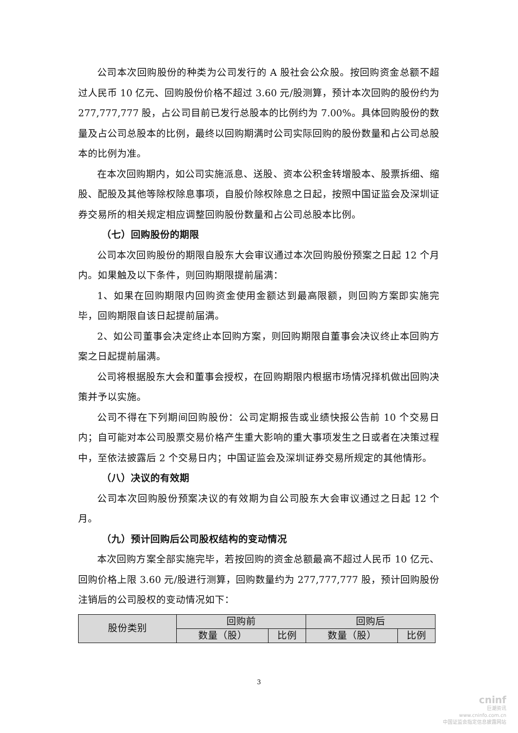公司本次回购股份的种类为公司发行的 A 股社会公众股。按回购资金总额不超过人民币 10 亿元、回购股份价格不超过 3.60 元/股测算，预计本次回购的股份约为 277,777,777 股，占公司目前已发行总股本的比例约为 7.00%。具体回购股份的数量及占公司总股本的比例，最终以回购期满时公司实际回购的股份数量和占公司总股本的比例为准。
在本次回购期内，如公司实施派息、送股、资本公积金转增股本、股票拆细、缩股、配股及其他等除权除息事项，自股价除权除息之日起，按照中国证监会及深圳证券交易所的相关规定相应调整回购股份数量和占公司总股本比例。
（七）回购股份的期限
公司本次回购股份的期限自股东大会审议通过本次回购股份预案之日起 12 个月内。如果触及以下条件，则回购期限提前届满：
1、如果在回购期限内回购资金使用金额达到最高限额，则回购方案即实施完毕，回购期限自该日起提前届满。
2、如公司董事会决定终止本回购方案，则回购期限自董事会决议终止本回购方案之日起提前届满。
公司将根据股东大会和董事会授权，在回购期限内根据市场情况择机做出回购决策并予以实施。
公司不得在下列期间回购股份：公司定期报告或业绩快报公告前 10 个交易日内；自可能对本公司股票交易价格产生重大影响的重大事项发生之日或者在决策过程中，至依法披露后 2 个交易日内；中国证监会及深圳证券交易所规定的其他情形。
（八）决议的有效期
公司本次回购股份预案决议的有效期为自公司股东大会审议通过之日起 12 个月。
（九）预计回购后公司股权结构的变动情况
本次回购方案全部实施完毕，若按回购的资金总额最高不超过人民币 10 亿元、回购价格上限 3.60 元/股进行测算，回购数量约为 277,777,777 股，预计回购股份注销后的公司股权的变动情况如下：
| 股份类别 | 回购前 | | 回购后 | |
| --- | --- | --- | --- | --- |
| | 数量（股） | 比例 | 数量（股） | 比例 |
3
cninf
巨潮资讯
www.cninfo.com.cn
中国证监会指定信息披露网站